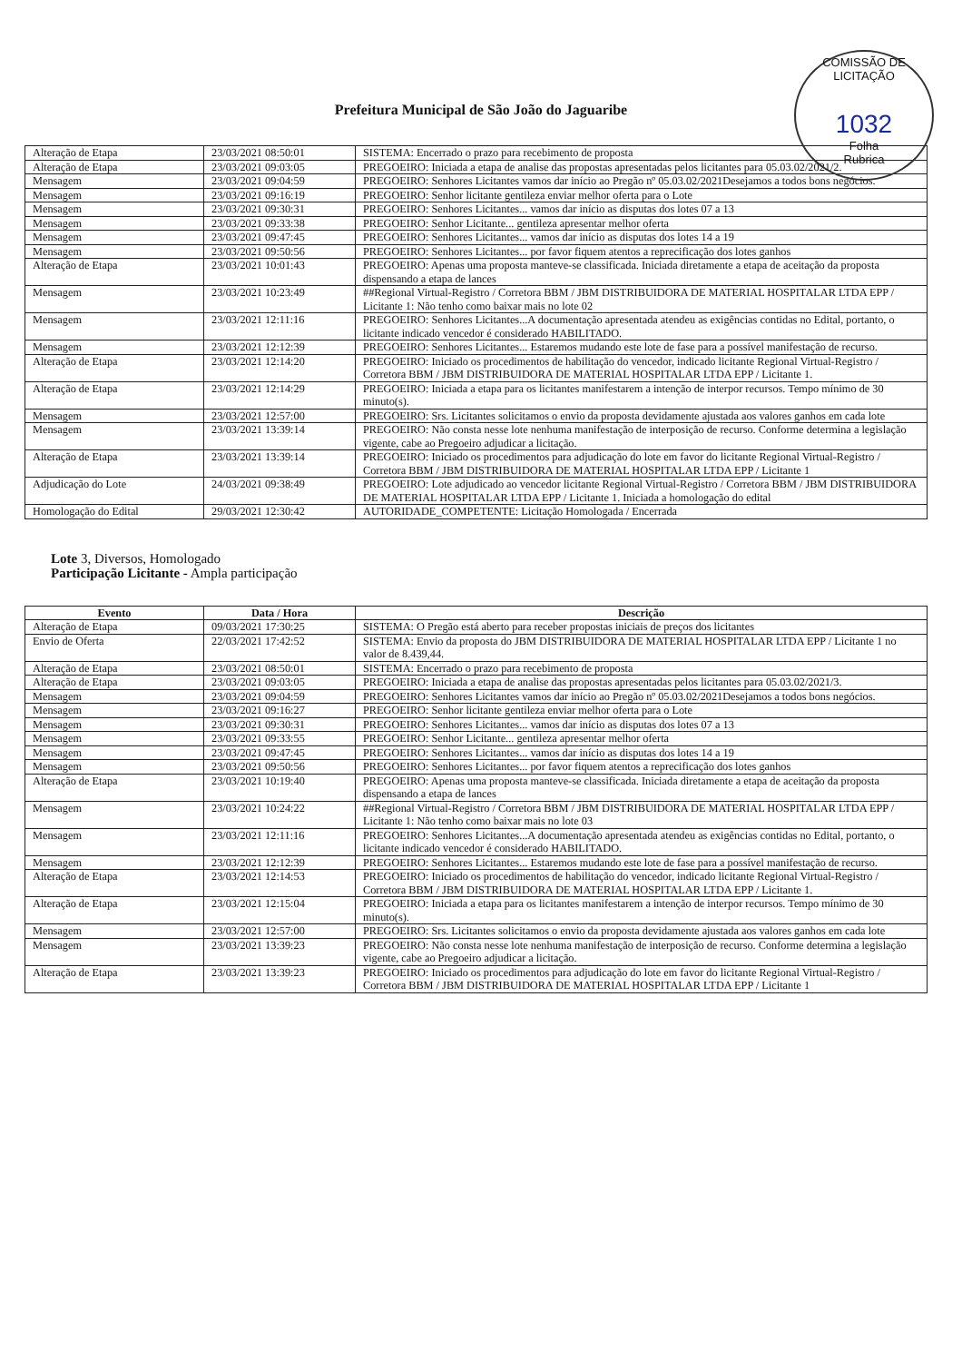COMISSÃO DE LICITAÇÃO
1032
Folha
Rubrica
Prefeitura Municipal de São João do Jaguaribe
| Alteração de Etapa | 23/03/2021 08:50:01 | SISTEMA: Encerrado o prazo para recebimento de proposta |
| Alteração de Etapa | 23/03/2021 09:03:05 | PREGOEIRO: Iniciada a etapa de analise das propostas apresentadas pelos licitantes para 05.03.02/2021/2. |
| Mensagem | 23/03/2021 09:04:59 | PREGOEIRO: Senhores Licitantes vamos dar início ao Pregão nº 05.03.02/2021Desejamos a todos bons negócios. |
| Mensagem | 23/03/2021 09:16:19 | PREGOEIRO: Senhor licitante gentileza enviar melhor oferta para o Lote |
| Mensagem | 23/03/2021 09:30:31 | PREGOEIRO: Senhores Licitantes... vamos dar início as disputas dos lotes 07 a 13 |
| Mensagem | 23/03/2021 09:33:38 | PREGOEIRO: Senhor Licitante... gentileza apresentar melhor oferta |
| Mensagem | 23/03/2021 09:47:45 | PREGOEIRO: Senhores Licitantes... vamos dar início as disputas dos lotes 14 a 19 |
| Mensagem | 23/03/2021 09:50:56 | PREGOEIRO: Senhores Licitantes... por favor fiquem atentos a reprecificação dos lotes ganhos |
| Alteração de Etapa | 23/03/2021 10:01:43 | PREGOEIRO: Apenas uma proposta manteve-se classificada. Iniciada diretamente a etapa de aceitação da proposta dispensando a etapa de lances |
| Mensagem | 23/03/2021 10:23:49 | ##Regional Virtual-Registro / Corretora BBM / JBM DISTRIBUIDORA DE MATERIAL HOSPITALAR LTDA EPP / Licitante 1: Não tenho como baixar mais no lote 02 |
| Mensagem | 23/03/2021 12:11:16 | PREGOEIRO: Senhores Licitantes...A documentação apresentada atendeu as exigências contidas no Edital, portanto, o licitante indicado vencedor é considerado HABILITADO. |
| Mensagem | 23/03/2021 12:12:39 | PREGOEIRO: Senhores Licitantes... Estaremos mudando este lote de fase para a possível manifestação de recurso. |
| Alteração de Etapa | 23/03/2021 12:14:20 | PREGOEIRO: Iniciado os procedimentos de habilitação do vencedor, indicado licitante Regional Virtual-Registro / Corretora BBM / JBM DISTRIBUIDORA DE MATERIAL HOSPITALAR LTDA EPP / Licitante 1. |
| Alteração de Etapa | 23/03/2021 12:14:29 | PREGOEIRO: Iniciada a etapa para os licitantes manifestarem a intenção de interpor recursos. Tempo mínimo de 30 minuto(s). |
| Mensagem | 23/03/2021 12:57:00 | PREGOEIRO: Srs. Licitantes solicitamos o envio da proposta devidamente ajustada aos valores ganhos em cada lote |
| Mensagem | 23/03/2021 13:39:14 | PREGOEIRO: Não consta nesse lote nenhuma manifestação de interposição de recurso. Conforme determina a legislação vigente, cabe ao Pregoeiro adjudicar a licitação. |
| Alteração de Etapa | 23/03/2021 13:39:14 | PREGOEIRO: Iniciado os procedimentos para adjudicação do lote em favor do licitante Regional Virtual-Registro / Corretora BBM / JBM DISTRIBUIDORA DE MATERIAL HOSPITALAR LTDA EPP / Licitante 1 |
| Adjudicação do Lote | 24/03/2021 09:38:49 | PREGOEIRO: Lote adjudicado ao vencedor licitante Regional Virtual-Registro / Corretora BBM / JBM DISTRIBUIDORA DE MATERIAL HOSPITALAR LTDA EPP / Licitante 1. Iniciada a homologação do edital |
| Homologação do Edital | 29/03/2021 12:30:42 | AUTORIDADE_COMPETENTE: Licitação Homologada / Encerrada |
Lote 3, Diversos, Homologado
Participação Licitante - Ampla participação
| Evento | Data / Hora | Descrição |
| --- | --- | --- |
| Alteração de Etapa | 09/03/2021 17:30:25 | SISTEMA: O Pregão está aberto para receber propostas iniciais de preços dos licitantes |
| Envio de Oferta | 22/03/2021 17:42:52 | SISTEMA: Envio da proposta do JBM DISTRIBUIDORA DE MATERIAL HOSPITALAR LTDA EPP / Licitante 1 no valor de 8.439,44. |
| Alteração de Etapa | 23/03/2021 08:50:01 | SISTEMA: Encerrado o prazo para recebimento de proposta |
| Alteração de Etapa | 23/03/2021 09:03:05 | PREGOEIRO: Iniciada a etapa de analise das propostas apresentadas pelos licitantes para 05.03.02/2021/3. |
| Mensagem | 23/03/2021 09:04:59 | PREGOEIRO: Senhores Licitantes vamos dar início ao Pregão nº 05.03.02/2021Desejamos a todos bons negócios. |
| Mensagem | 23/03/2021 09:16:27 | PREGOEIRO: Senhor licitante gentileza enviar melhor oferta para o Lote |
| Mensagem | 23/03/2021 09:30:31 | PREGOEIRO: Senhores Licitantes... vamos dar início as disputas dos lotes 07 a 13 |
| Mensagem | 23/03/2021 09:33:55 | PREGOEIRO: Senhor Licitante... gentileza apresentar melhor oferta |
| Mensagem | 23/03/2021 09:47:45 | PREGOEIRO: Senhores Licitantes... vamos dar início as disputas dos lotes 14 a 19 |
| Mensagem | 23/03/2021 09:50:56 | PREGOEIRO: Senhores Licitantes... por favor fiquem atentos a reprecificação dos lotes ganhos |
| Alteração de Etapa | 23/03/2021 10:19:40 | PREGOEIRO: Apenas uma proposta manteve-se classificada. Iniciada diretamente a etapa de aceitação da proposta dispensando a etapa de lances |
| Mensagem | 23/03/2021 10:24:22 | ##Regional Virtual-Registro / Corretora BBM / JBM DISTRIBUIDORA DE MATERIAL HOSPITALAR LTDA EPP / Licitante 1: Não tenho como baixar mais no lote 03 |
| Mensagem | 23/03/2021 12:11:16 | PREGOEIRO: Senhores Licitantes...A documentação apresentada atendeu as exigências contidas no Edital, portanto, o licitante indicado vencedor é considerado HABILITADO. |
| Mensagem | 23/03/2021 12:12:39 | PREGOEIRO: Senhores Licitantes... Estaremos mudando este lote de fase para a possível manifestação de recurso. |
| Alteração de Etapa | 23/03/2021 12:14:53 | PREGOEIRO: Iniciado os procedimentos de habilitação do vencedor, indicado licitante Regional Virtual-Registro / Corretora BBM / JBM DISTRIBUIDORA DE MATERIAL HOSPITALAR LTDA EPP / Licitante 1. |
| Alteração de Etapa | 23/03/2021 12:15:04 | PREGOEIRO: Iniciada a etapa para os licitantes manifestarem a intenção de interpor recursos. Tempo mínimo de 30 minuto(s). |
| Mensagem | 23/03/2021 12:57:00 | PREGOEIRO: Srs. Licitantes solicitamos o envio da proposta devidamente ajustada aos valores ganhos em cada lote |
| Mensagem | 23/03/2021 13:39:23 | PREGOEIRO: Não consta nesse lote nenhuma manifestação de interposição de recurso. Conforme determina a legislação vigente, cabe ao Pregoeiro adjudicar a licitação. |
| Alteração de Etapa | 23/03/2021 13:39:23 | PREGOEIRO: Iniciado os procedimentos para adjudicação do lote em favor do licitante Regional Virtual-Registro / Corretora BBM / JBM DISTRIBUIDORA DE MATERIAL HOSPITALAR LTDA EPP / Licitante 1 |